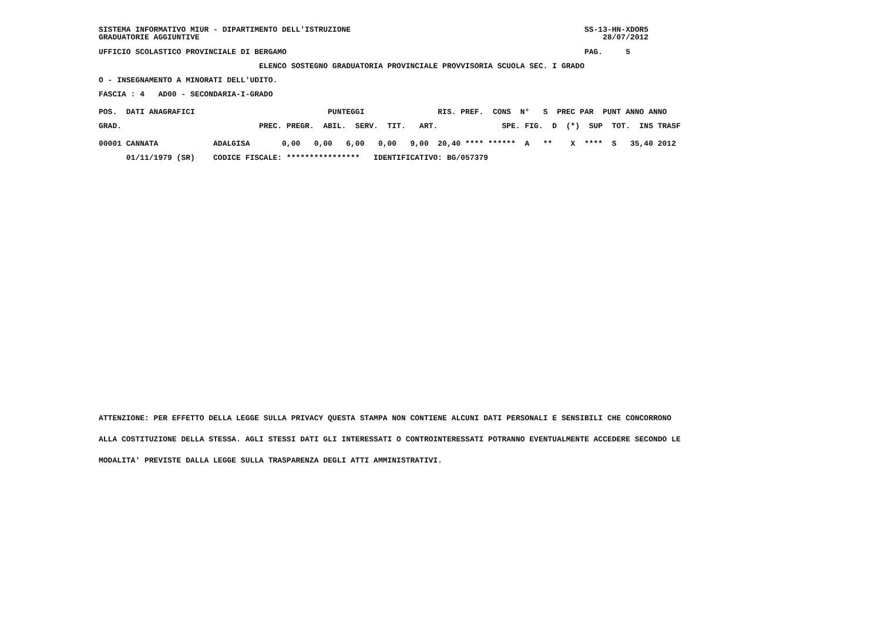SISTEMA INFORMATIVO MIUR - DIPARTIMENTO DELL'ISTRUZIONE                                                   SS-13-HN-XDOR5
GRADUATORIE AGGIUNTIVE                                                                                        28/07/2012
UFFICIO SCOLASTICO PROVINCIALE DI BERGAMO                                                                 PAG.     5
                                   ELENCO SOSTEGNO GRADUATORIA PROVINCIALE PROVVISORIA SCUOLA SEC. I GRADO
O - INSEGNAMENTO A MINORATI DELL'UDITO.
FASCIA : 4   AD00 - SECONDARIA-I-GRADO
| POS. DATI ANAGRAFICI PUNTEGGI RIS. PREF. CONS N° S PREC PAR PUNT ANNO ANNO |
| --- |
| GRAD. PREC. PREGR. ABIL. SERV. TIT. ART. SPE. FIG. D (*) SUP TOT. INS TRASF |
| 00001 CANNATA ADALGISA 0,00 0,00 6,00 0,00 9,00 20,40 **** ****** A ** X **** S 35,40 2012 |
| 01/11/1979 (SR) CODICE FISCALE: **************** IDENTIFICATIVO: BG/057379 |
ATTENZIONE: PER EFFETTO DELLA LEGGE SULLA PRIVACY QUESTA STAMPA NON CONTIENE ALCUNI DATI PERSONALI E SENSIBILI CHE CONCORRONO
ALLA COSTITUZIONE DELLA STESSA. AGLI STESSI DATI GLI INTERESSATI O CONTROINTERESSATI POTRANNO EVENTUALMENTE ACCEDERE SECONDO LE
MODALITA' PREVISTE DALLA LEGGE SULLA TRASPARENZA DEGLI ATTI AMMINISTRATIVI.